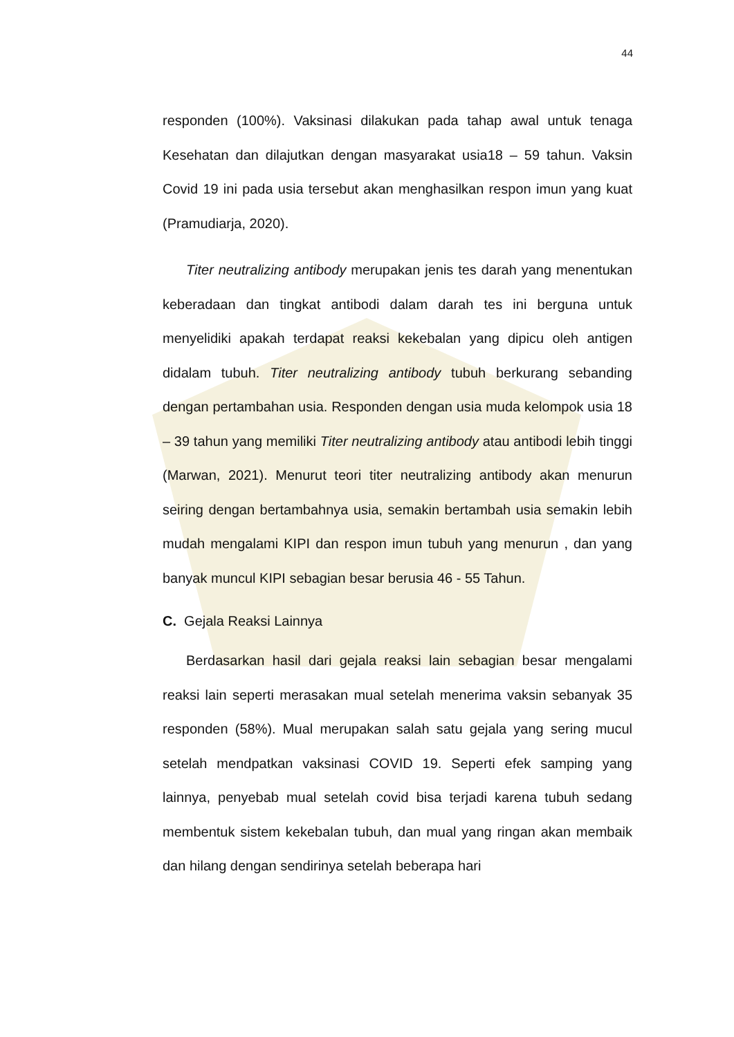44
responden (100%). Vaksinasi dilakukan pada tahap awal untuk tenaga Kesehatan dan dilajutkan dengan masyarakat usia18 – 59 tahun. Vaksin Covid 19 ini pada usia tersebut akan menghasilkan respon imun yang kuat (Pramudiarja, 2020).
Titer neutralizing antibody merupakan jenis tes darah yang menentukan keberadaan dan tingkat antibodi dalam darah tes ini berguna untuk menyelidiki apakah terdapat reaksi kekebalan yang dipicu oleh antigen didalam tubuh. Titer neutralizing antibody tubuh berkurang sebanding dengan pertambahan usia. Responden dengan usia muda kelompok usia 18 – 39 tahun yang memiliki Titer neutralizing antibody atau antibodi lebih tinggi (Marwan, 2021). Menurut teori titer neutralizing antibody akan menurun seiring dengan bertambahnya usia, semakin bertambah usia semakin lebih mudah mengalami KIPI dan respon imun tubuh yang menurun , dan yang banyak muncul KIPI sebagian besar berusia 46 - 55 Tahun.
C. Gejala Reaksi Lainnya
Berdasarkan hasil dari gejala reaksi lain sebagian besar mengalami reaksi lain seperti merasakan mual setelah menerima vaksin sebanyak 35 responden (58%). Mual merupakan salah satu gejala yang sering mucul setelah mendpatkan vaksinasi COVID 19. Seperti efek samping yang lainnya, penyebab mual setelah covid bisa terjadi karena tubuh sedang membentuk sistem kekebalan tubuh, dan mual yang ringan akan membaik dan hilang dengan sendirinya setelah beberapa hari